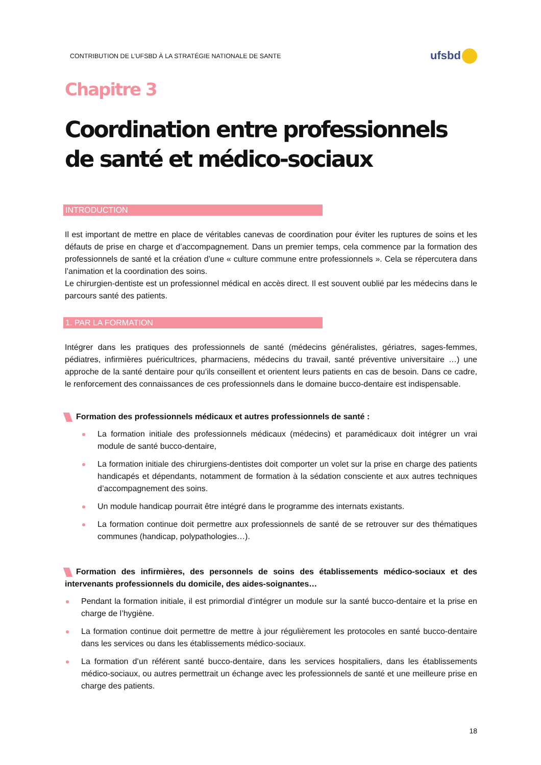CONTRIBUTION DE L’UFSBD À LA STRATÉGIE NATIONALE DE SANTE
ufsbd
Chapitre 3
Coordination entre professionnels de santé et médico-sociaux
INTRODUCTION
Il est important de mettre en place de véritables canevas de coordination pour éviter les ruptures de soins et les défauts de prise en charge et d’accompagnement. Dans un premier temps, cela commence par la formation des professionnels de santé et la création d’une « culture commune entre professionnels ». Cela se répercutera dans l’animation et la coordination des soins.
Le chirurgien-dentiste est un professionnel médical en accès direct. Il est souvent oublié par les médecins dans le parcours santé des patients.
1. PAR LA FORMATION
Intégrer dans les pratiques des professionnels de santé (médecins généralistes, gériatres, sages-femmes, pédiatres, infirmières puéricultrices, pharmaciens, médecins du travail, santé préventive universitaire …) une approche de la santé dentaire pour qu’ils conseillent et orientent leurs patients en cas de besoin. Dans ce cadre, le renforcement des connaissances de ces professionnels dans le domaine bucco-dentaire est indispensable.
Formation des professionnels médicaux et autres professionnels de santé :
La formation initiale des professionnels médicaux (médecins) et paramédicaux doit intégrer un vrai module de santé bucco-dentaire,
La formation initiale des chirurgiens-dentistes doit comporter un volet sur la prise en charge des patients handicapés et dépendants, notamment de formation à la sédation consciente et aux autres techniques d’accompagnement des soins.
Un module handicap pourrait être intégré dans le programme des internats existants.
La formation continue doit permettre aux professionnels de santé de se retrouver sur des thématiques communes (handicap, polypathologies…).
Formation des infirmières, des personnels de soins des établissements médico-sociaux et des intervenants professionnels du domicile, des aides-soignantes…
Pendant la formation initiale, il est primordial d’intégrer un module sur la santé bucco-dentaire et la prise en charge de l’hygiène.
La formation continue doit permettre de mettre à jour régulièrement les protocoles en santé bucco-dentaire dans les services ou dans les établissements médico-sociaux.
La formation d’un référent santé bucco-dentaire, dans les services hospitaliers, dans les établissements médico-sociaux, ou autres permettrait un échange avec les professionnels de santé et une meilleure prise en charge des patients.
18